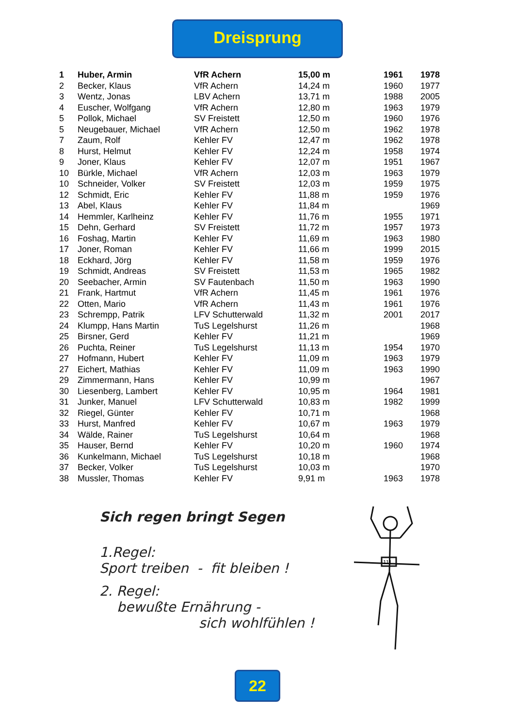Dreisprung
| 1 | Huber, Armin | VfR Achern | 15,00 m | 1961 | 1978 |
| 2 | Becker, Klaus | VfR Achern | 14,24 m | 1960 | 1977 |
| 3 | Wentz, Jonas | LBV Achern | 13,71 m | 1988 | 2005 |
| 4 | Euscher, Wolfgang | VfR Achern | 12,80 m | 1963 | 1979 |
| 5 | Pollok, Michael | SV Freistett | 12,50 m | 1960 | 1976 |
| 5 | Neugebauer, Michael | VfR Achern | 12,50 m | 1962 | 1978 |
| 7 | Zaum, Rolf | Kehler FV | 12,47 m | 1962 | 1978 |
| 8 | Hurst, Helmut | Kehler FV | 12,24 m | 1958 | 1974 |
| 9 | Joner, Klaus | Kehler FV | 12,07 m | 1951 | 1967 |
| 10 | Bürkle, Michael | VfR Achern | 12,03 m | 1963 | 1979 |
| 10 | Schneider, Volker | SV Freistett | 12,03 m | 1959 | 1975 |
| 12 | Schmidt, Eric | Kehler FV | 11,88 m | 1959 | 1976 |
| 13 | Abel, Klaus | Kehler FV | 11,84 m | | 1969 |
| 14 | Hemmler, Karlheinz | Kehler FV | 11,76 m | 1955 | 1971 |
| 15 | Dehn, Gerhard | SV Freistett | 11,72 m | 1957 | 1973 |
| 16 | Foshag, Martin | Kehler FV | 11,69 m | 1963 | 1980 |
| 17 | Joner, Roman | Kehler FV | 11,66 m | 1999 | 2015 |
| 18 | Eckhard, Jörg | Kehler FV | 11,58 m | 1959 | 1976 |
| 19 | Schmidt, Andreas | SV Freistett | 11,53 m | 1965 | 1982 |
| 20 | Seebacher, Armin | SV Fautenbach | 11,50 m | 1963 | 1990 |
| 21 | Frank, Hartmut | VfR Achern | 11,45 m | 1961 | 1976 |
| 22 | Otten, Mario | VfR Achern | 11,43 m | 1961 | 1976 |
| 23 | Schrempp, Patrik | LFV Schutterwald | 11,32 m | 2001 | 2017 |
| 24 | Klumpp, Hans Martin | TuS Legelshurst | 11,26 m | | 1968 |
| 25 | Birsner, Gerd | Kehler FV | 11,21 m | | 1969 |
| 26 | Puchta, Reiner | TuS Legelshurst | 11,13 m | 1954 | 1970 |
| 27 | Hofmann, Hubert | Kehler FV | 11,09 m | 1963 | 1979 |
| 27 | Eichert, Mathias | Kehler FV | 11,09 m | 1963 | 1990 |
| 29 | Zimmermann, Hans | Kehler FV | 10,99 m | | 1967 |
| 30 | Liesenberg, Lambert | Kehler FV | 10,95 m | 1964 | 1981 |
| 31 | Junker, Manuel | LFV Schutterwald | 10,83 m | 1982 | 1999 |
| 32 | Riegel, Günter | Kehler FV | 10,71 m | | 1968 |
| 33 | Hurst, Manfred | Kehler FV | 10,67 m | 1963 | 1979 |
| 34 | Wälde, Rainer | TuS Legelshurst | 10,64 m | | 1968 |
| 35 | Hauser, Bernd | Kehler FV | 10,20 m | 1960 | 1974 |
| 36 | Kunkelmann, Michael | TuS Legelshurst | 10,18 m | | 1968 |
| 37 | Becker, Volker | TuS Legelshurst | 10,03 m | | 1970 |
| 38 | Mussler, Thomas | Kehler FV | 9,91 m | 1963 | 1978 |
Sich regen bringt Segen
1.Regel:
Sport treiben - fit bleiben !
2. Regel:
bewußte Ernährung -
sich wohlfühlen !
111
22